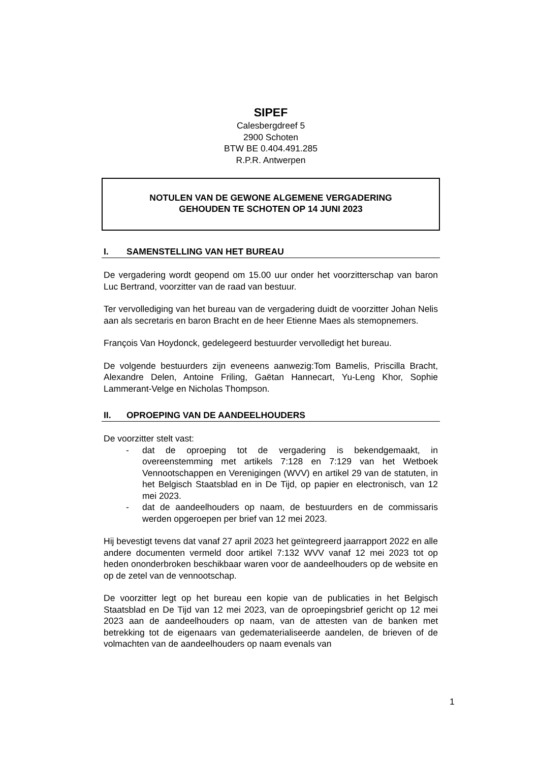SIPEF
Calesbergdreef 5
2900 Schoten
BTW BE 0.404.491.285
R.P.R. Antwerpen
NOTULEN VAN DE GEWONE ALGEMENE VERGADERING
GEHOUDEN TE SCHOTEN OP 14 JUNI 2023
I. SAMENSTELLING VAN HET BUREAU
De vergadering wordt geopend om 15.00 uur onder het voorzitterschap van baron Luc Bertrand, voorzitter van de raad van bestuur.
Ter vervollediging van het bureau van de vergadering duidt de voorzitter Johan Nelis aan als secretaris en baron Bracht en de heer Etienne Maes als stemopnemers.
François Van Hoydonck, gedelegeerd bestuurder vervolledigt het bureau.
De volgende bestuurders zijn eveneens aanwezig:Tom Bamelis, Priscilla Bracht, Alexandre Delen, Antoine Friling, Gaëtan Hannecart, Yu-Leng Khor, Sophie Lammerant-Velge en Nicholas Thompson.
II. OPROEPING VAN DE AANDEELHOUDERS
De voorzitter stelt vast:
- dat de oproeping tot de vergadering is bekendgemaakt, in overeenstemming met artikels 7:128 en 7:129 van het Wetboek Vennootschappen en Verenigingen (WVV) en artikel 29 van de statuten, in het Belgisch Staatsblad en in De Tijd, op papier en electronisch, van 12 mei 2023.
- dat de aandeelhouders op naam, de bestuurders en de commissaris werden opgeroepen per brief van 12 mei 2023.
Hij bevestigt tevens dat vanaf 27 april 2023 het geïntegreerd jaarrapport 2022 en alle andere documenten vermeld door artikel 7:132 WVV vanaf 12 mei 2023 tot op heden ononderbroken beschikbaar waren voor de aandeelhouders op de website en op de zetel van de vennootschap.
De voorzitter legt op het bureau een kopie van de publicaties in het Belgisch Staatsblad en De Tijd van 12 mei 2023, van de oproepingsbrief gericht op 12 mei 2023 aan de aandeelhouders op naam, van de attesten van de banken met betrekking tot de eigenaars van gedematerialiseerde aandelen, de brieven of de volmachten van de aandeelhouders op naam evenals van
1